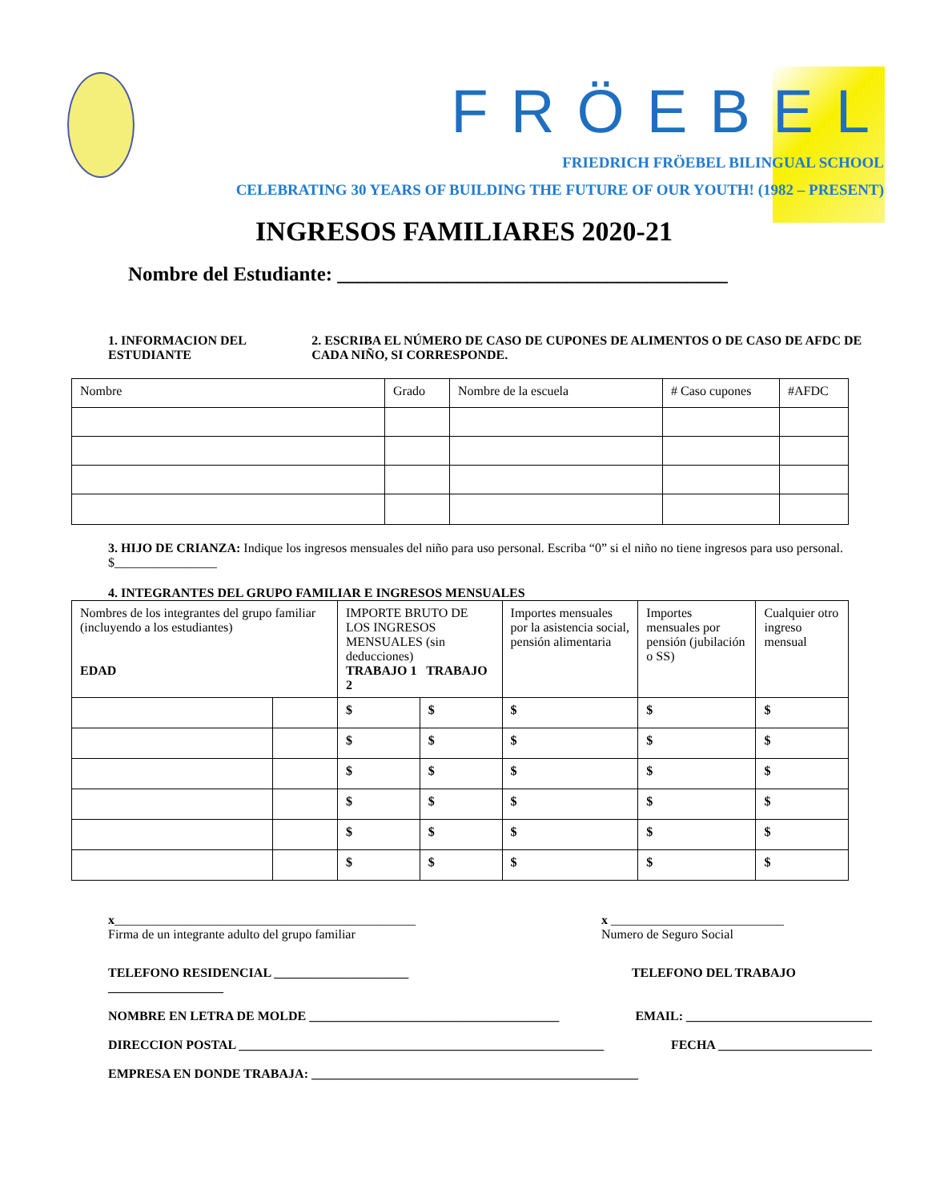FRÖEBEL
FRIEDRICH FRÖEBEL BILINGUAL SCHOOL
CELEBRATING 30 YEARS OF BUILDING THE FUTURE OF OUR YOUTH! (1982 – PRESENT)
INGRESOS FAMILIARES 2020-21
Nombre del Estudiante: _______________________________________
1. INFORMACION DEL ESTUDIANTE 2. ESCRIBA EL NÚMERO DE CASO DE CUPONES DE ALIMENTOS O DE CASO DE AFDC DE CADA NIÑO, SI CORRESPONDE.
| Nombre | Grado | Nombre de la escuela | # Caso cupones | #AFDC |
3. HIJO DE CRIANZA: Indique los ingresos mensuales del niño para uso personal. Escriba “0” si el niño no tiene ingresos para uso personal. $________________
4. INTEGRANTES DEL GRUPO FAMILIAR E INGRESOS MENSUALES
| Nombres de los integrantes del grupo familiar (incluyendo a los estudiantes) EDAD | | IMPORTE BRUTO DE LOS INGRESOS MENSUALES (sin deducciones) TRABAJO 1 TRABAJO 2 | | Importes mensuales por la asistencia social, pensión alimentaria | Importes mensuales por pensión (jubilación o SS) | Cualquier otro ingreso mensual |
| | | $ | $ | $ | $ | $ |
| | | $ | $ | $ | $ | $ |
| | | $ | $ | $ | $ | $ |
| | | $ | $ | $ | $ | $ |
| | | $ | $ | $ | $ | $ |
| | | $ | $ | $ | $ | $ |
x_______________________________________________
Firma de un integrante adulto del grupo familiar
x ___________________________
Numero de Seguro Social
TELEFONO RESIDENCIAL _____________________
__________________
TELEFONO DEL TRABAJO
NOMBRE EN LETRA DE MOLDE _______________________________________
EMAIL: _____________________________
DIRECCION POSTAL _________________________________________________________
FECHA ________________________
EMPRESA EN DONDE TRABAJA: ___________________________________________________